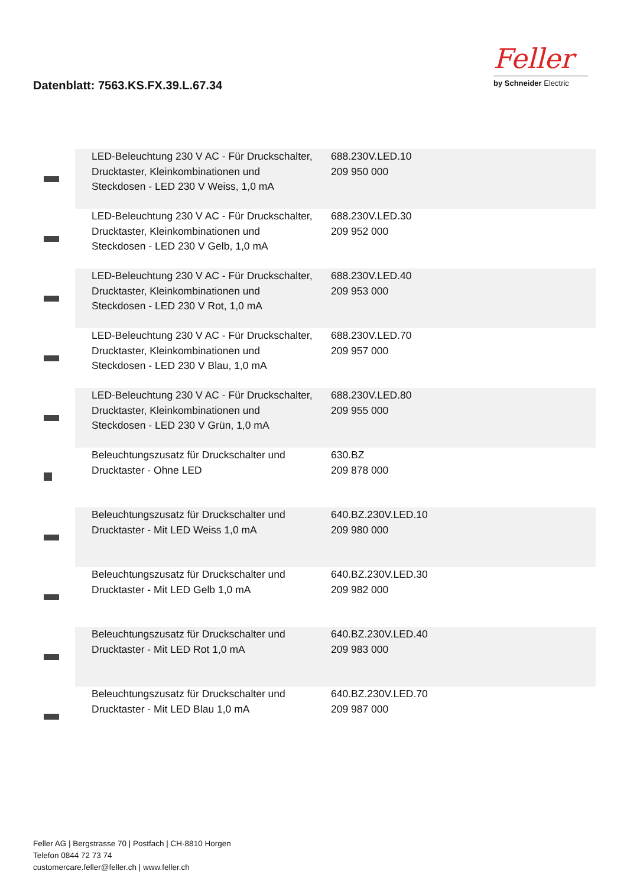Datenblatt: 7563.KS.FX.39.L.67.34
Feller
by Schneider Electric
| | LED-Beleuchtung 230 V AC - Für Druckschalter, Drucktaster, Kleinkombinationen und Steckdosen - LED 230 V Weiss, 1,0 mA | 688.230V.LED.10 209 950 000 | |
| | LED-Beleuchtung 230 V AC - Für Druckschalter, Drucktaster, Kleinkombinationen und Steckdosen - LED 230 V Gelb, 1,0 mA | 688.230V.LED.30 209 952 000 | |
| | LED-Beleuchtung 230 V AC - Für Druckschalter, Drucktaster, Kleinkombinationen und Steckdosen - LED 230 V Rot, 1,0 mA | 688.230V.LED.40 209 953 000 | |
| | LED-Beleuchtung 230 V AC - Für Druckschalter, Drucktaster, Kleinkombinationen und Steckdosen - LED 230 V Blau, 1,0 mA | 688.230V.LED.70 209 957 000 | |
| | LED-Beleuchtung 230 V AC - Für Druckschalter, Drucktaster, Kleinkombinationen und Steckdosen - LED 230 V Grün, 1,0 mA | 688.230V.LED.80 209 955 000 | |
| | Beleuchtungszusatz für Druckschalter und Drucktaster - Ohne LED | 630.BZ 209 878 000 | |
| | Beleuchtungszusatz für Druckschalter und Drucktaster - Mit LED Weiss 1,0 mA | 640.BZ.230V.LED.10 209 980 000 | |
| | Beleuchtungszusatz für Druckschalter und Drucktaster - Mit LED Gelb 1,0 mA | 640.BZ.230V.LED.30 209 982 000 | |
| | Beleuchtungszusatz für Druckschalter und Drucktaster - Mit LED Rot 1,0 mA | 640.BZ.230V.LED.40 209 983 000 | |
| | Beleuchtungszusatz für Druckschalter und Drucktaster - Mit LED Blau 1,0 mA | 640.BZ.230V.LED.70 209 987 000 | |
Feller AG | Bergstrasse 70 | Postfach | CH-8810 Horgen
Telefon 0844 72 73 74
customercare.feller@feller.ch | www.feller.ch